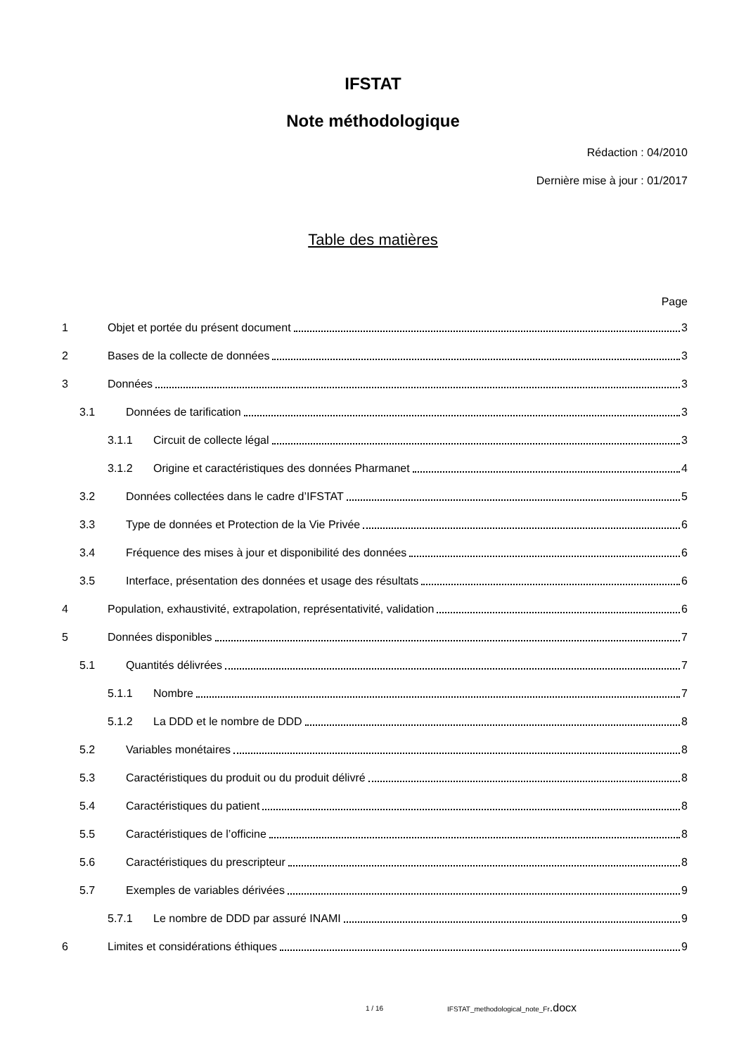IFSTAT
Note méthodologique
Rédaction : 04/2010
Dernière mise à jour : 01/2017
Table des matières
Page
1 Objet et portée du présent document 3
2 Bases de la collecte de données 3
3 Données 3
3.1 Données de tarification 3
3.1.1 Circuit de collecte légal 3
3.1.2 Origine et caractéristiques des données Pharmanet 4
3.2 Données collectées dans le cadre d’IFSTAT 5
3.3 Type de données et Protection de la Vie Privée 6
3.4 Fréquence des mises à jour et disponibilité des données 6
3.5 Interface, présentation des données et usage des résultats 6
4 Population, exhaustivité, extrapolation, représentativité, validation 6
5 Données disponibles 7
5.1 Quantités délivrées 7
5.1.1 Nombre 7
5.1.2 La DDD et le nombre de DDD 8
5.2 Variables monétaires 8
5.3 Caractéristiques du produit ou du produit délivré 8
5.4 Caractéristiques du patient 8
5.5 Caractéristiques de l’officine 8
5.6 Caractéristiques du prescripteur 8
5.7 Exemples de variables dérivées 9
5.7.1 Le nombre de DDD par assuré INAMI 9
6 Limites et considérations éthiques 9
1 / 16
IFSTAT_methodological_note_Fr.docx